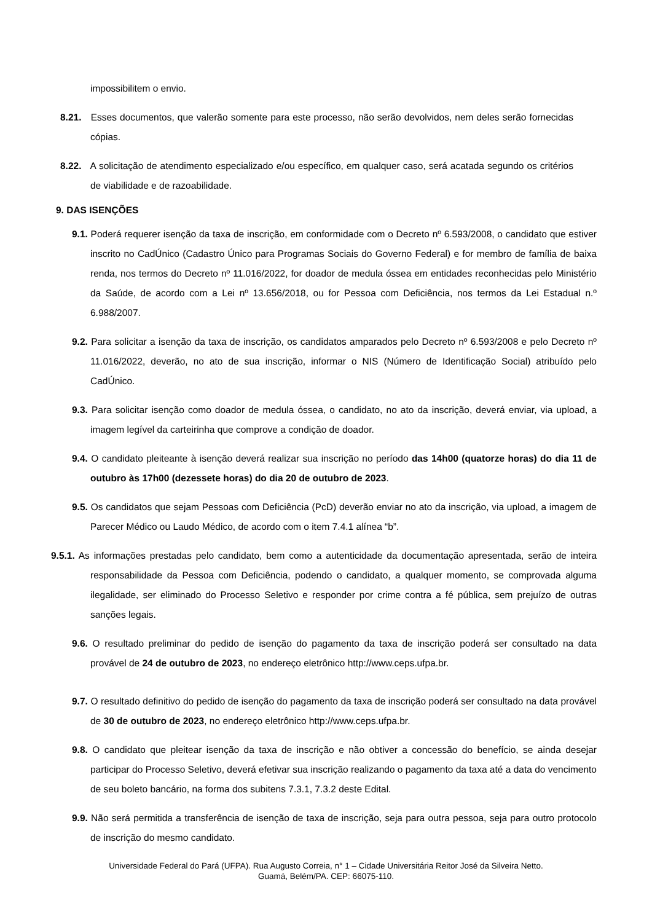impossibilitem o envio.
8.21. Esses documentos, que valerão somente para este processo, não serão devolvidos, nem deles serão fornecidas cópias.
8.22. A solicitação de atendimento especializado e/ou específico, em qualquer caso, será acatada segundo os critérios de viabilidade e de razoabilidade.
9. DAS ISENÇÕES
9.1. Poderá requerer isenção da taxa de inscrição, em conformidade com o Decreto nº 6.593/2008, o candidato que estiver inscrito no CadÚnico (Cadastro Único para Programas Sociais do Governo Federal) e for membro de família de baixa renda, nos termos do Decreto nº 11.016/2022, for doador de medula óssea em entidades reconhecidas pelo Ministério da Saúde, de acordo com a Lei nº 13.656/2018, ou for Pessoa com Deficiência, nos termos da Lei Estadual n.º 6.988/2007.
9.2. Para solicitar a isenção da taxa de inscrição, os candidatos amparados pelo Decreto nº 6.593/2008 e pelo Decreto nº 11.016/2022, deverão, no ato de sua inscrição, informar o NIS (Número de Identificação Social) atribuído pelo CadÚnico.
9.3. Para solicitar isenção como doador de medula óssea, o candidato, no ato da inscrição, deverá enviar, via upload, a imagem legível da carteirinha que comprove a condição de doador.
9.4. O candidato pleiteante à isenção deverá realizar sua inscrição no período das 14h00 (quatorze horas) do dia 11 de outubro às 17h00 (dezessete horas) do dia 20 de outubro de 2023.
9.5. Os candidatos que sejam Pessoas com Deficiência (PcD) deverão enviar no ato da inscrição, via upload, a imagem de Parecer Médico ou Laudo Médico, de acordo com o item 7.4.1 alínea “b”.
9.5.1. As informações prestadas pelo candidato, bem como a autenticidade da documentação apresentada, serão de inteira responsabilidade da Pessoa com Deficiência, podendo o candidato, a qualquer momento, se comprovada alguma ilegalidade, ser eliminado do Processo Seletivo e responder por crime contra a fé pública, sem prejuízo de outras sanções legais.
9.6. O resultado preliminar do pedido de isenção do pagamento da taxa de inscrição poderá ser consultado na data provável de 24 de outubro de 2023, no endereço eletrônico http://www.ceps.ufpa.br.
9.7. O resultado definitivo do pedido de isenção do pagamento da taxa de inscrição poderá ser consultado na data provável de 30 de outubro de 2023, no endereço eletrônico http://www.ceps.ufpa.br.
9.8. O candidato que pleitear isenção da taxa de inscrição e não obtiver a concessão do benefício, se ainda desejar participar do Processo Seletivo, deverá efetivar sua inscrição realizando o pagamento da taxa até a data do vencimento de seu boleto bancário, na forma dos subitens 7.3.1, 7.3.2 deste Edital.
9.9. Não será permitida a transferência de isenção de taxa de inscrição, seja para outra pessoa, seja para outro protocolo de inscrição do mesmo candidato.
Universidade Federal do Pará (UFPA). Rua Augusto Correia, n° 1 – Cidade Universitária Reitor José da Silveira Netto.
Guamá, Belém/PA. CEP: 66075-110.